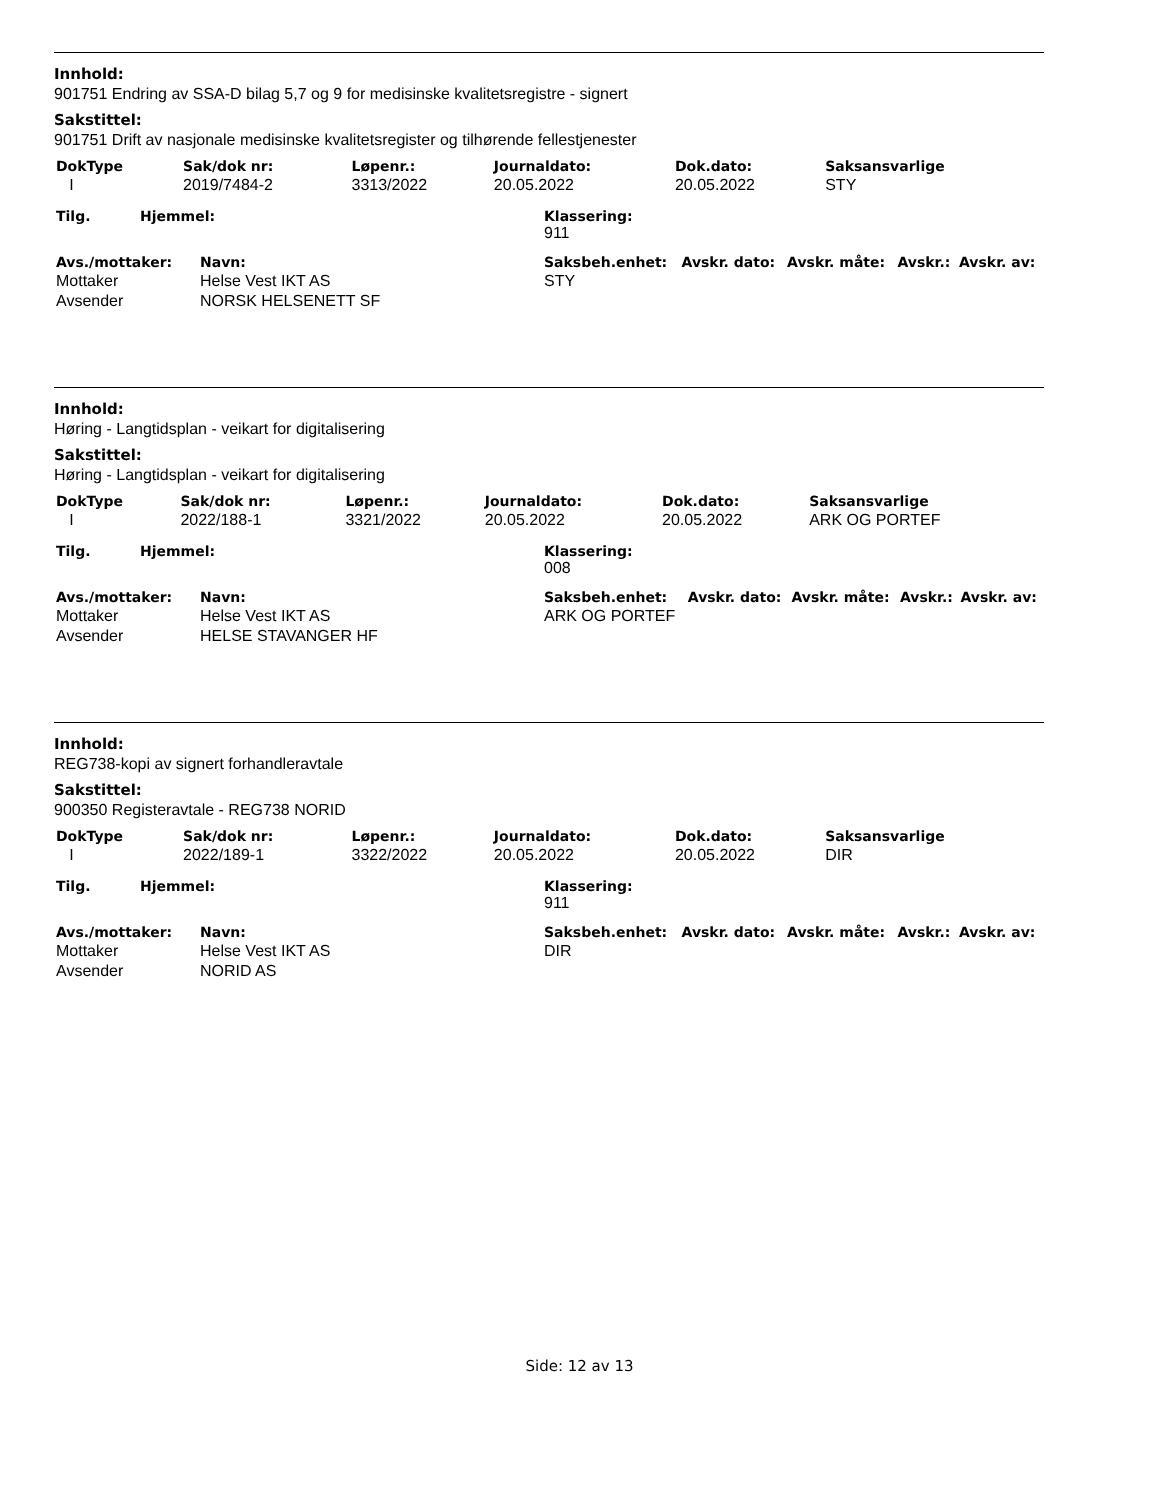Innhold:
901751 Endring av SSA-D bilag 5,7 og 9 for medisinske kvalitetsregistre - signert
Sakstittel:
901751 Drift av nasjonale medisinske kvalitetsregister og tilhørende fellestjenester
| DokType | Sak/dok nr: | Løpenr.: | Journaldato: | Dok.dato: | Saksansvarlige |
| --- | --- | --- | --- | --- | --- |
| I | 2019/7484-2 | 3313/2022 | 20.05.2022 | 20.05.2022 | STY |
| Tilg. | Hjemmel: | Klassering: 911 |
| --- | --- | --- |
| Avs./mottaker: | Navn: | Saksbeh.enhet: | Avskr. dato: | Avskr. måte: | Avskr.: | Avskr. av: |
| --- | --- | --- | --- | --- | --- | --- |
| Mottaker | Helse Vest IKT AS | STY | | | | |
| Avsender | NORSK HELSENETT SF | | | | | |
Innhold:
Høring - Langtidsplan - veikart for digitalisering
Sakstittel:
Høring - Langtidsplan - veikart for digitalisering
| DokType | Sak/dok nr: | Løpenr.: | Journaldato: | Dok.dato: | Saksansvarlige |
| --- | --- | --- | --- | --- | --- |
| I | 2022/188-1 | 3321/2022 | 20.05.2022 | 20.05.2022 | ARK OG PORTEF |
| Tilg. | Hjemmel: | Klassering: 008 |
| --- | --- | --- |
| Avs./mottaker: | Navn: | Saksbeh.enhet: | Avskr. dato: | Avskr. måte: | Avskr.: | Avskr. av: |
| --- | --- | --- | --- | --- | --- | --- |
| Mottaker | Helse Vest IKT AS | ARK OG PORTEF | | | | |
| Avsender | HELSE STAVANGER HF | | | | | |
Innhold:
REG738-kopi av signert forhandleravtale
Sakstittel:
900350 Registeravtale - REG738 NORID
| DokType | Sak/dok nr: | Løpenr.: | Journaldato: | Dok.dato: | Saksansvarlige |
| --- | --- | --- | --- | --- | --- |
| I | 2022/189-1 | 3322/2022 | 20.05.2022 | 20.05.2022 | DIR |
| Tilg. | Hjemmel: | Klassering: 911 |
| --- | --- | --- |
| Avs./mottaker: | Navn: | Saksbeh.enhet: | Avskr. dato: | Avskr. måte: | Avskr.: | Avskr. av: |
| --- | --- | --- | --- | --- | --- | --- |
| Mottaker | Helse Vest IKT AS | DIR | | | | |
| Avsender | NORID AS | | | | | |
Side: 12 av 13